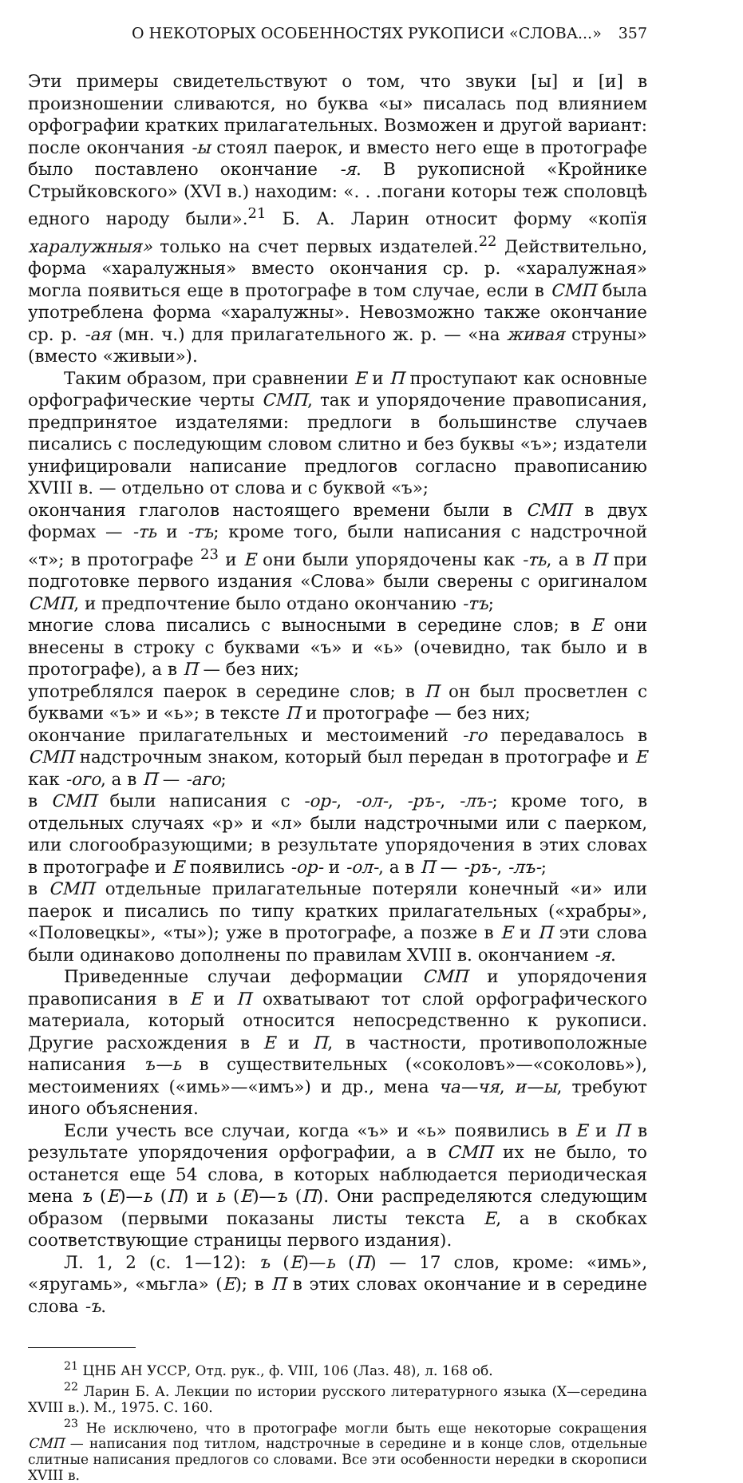О НЕКОТОРЫХ ОСОБЕННОСТЯХ РУКОПИСИ «СЛОВА...» 357
Эти примеры свидетельствуют о том, что звуки [ы] и [и] в произношении сливаются, но буква «ы» писалась под влиянием орфографии кратких прилагательных. Возможен и другой вариант: после окончания -ы стоял паерок, и вместо него еще в протографе было поставлено окончание -я. В рукописной «Кройнике Стрыйковского» (XVI в.) находим: «. . .погани которы теж споловцѣ едного народу были».<sup>21</sup> Б. А. Ларин относит форму «копїя харалужныя» только на счет первых издателей.<sup>22</sup> Действительно, форма «харалужныя» вместо окончания ср. р. «харалужная» могла появиться еще в протографе в том случае, если в СМП была употреблена форма «харалужны». Невозможно также окончание ср. р. -ая (мн. ч.) для прилагательного ж. р. — «на живая струны» (вместо «живыи»).
Таким образом, при сравнении Е и П проступают как основные орфографические черты СМП, так и упорядочение правописания, предпринятое издателями: предлоги в большинстве случаев писались с последующим словом слитно и без буквы «ъ»; издатели унифицировали написание предлогов согласно правописанию XVIII в. — отдельно от слова и с буквой «ъ»;
окончания глаголов настоящего времени были в СМП в двух формах — -ть и -тъ; кроме того, были написания с надстрочной «т»; в протографе <sup>23</sup> и Е они были упорядочены как -ть, а в П при подготовке первого издания «Слова» были сверены с оригиналом СМП, и предпочтение было отдано окончанию -тъ;
многие слова писались с выносными в середине слов; в Е они внесены в строку с буквами «ъ» и «ь» (очевидно, так было и в протографе), а в П — без них;
употреблялся паерок в середине слов; в П он был просветлен с буквами «ъ» и «ь»; в тексте П и протографе — без них;
окончание прилагательных и местоимений -го передавалось в СМП надстрочным знаком, который был передан в протографе и Е как -ого, а в П — -аго;
в СМП были написания с -ор-, -ол-, -ръ-, -лъ-; кроме того, в отдельных случаях «р» и «л» были надстрочными или с паерком, или слогообразующими; в результате упорядочения в этих словах в протографе и Е появились -ор- и -ол-, а в П — -ръ-, -лъ-;
в СМП отдельные прилагательные потеряли конечный «и» или паерок и писались по типу кратких прилагательных («храбры», «Половецкы», «ты»); уже в протографе, а позже в Е и П эти слова были одинаково дополнены по правилам XVIII в. окончанием -я.
Приведенные случаи деформации СМП и упорядочения правописания в Е и П охватывают тот слой орфографического материала, который относится непосредственно к рукописи. Другие расхождения в Е и П, в частности, противоположные написания ъ—ь в существительных («соколовъ»—«соколовь»), местоимениях («имь»—«имъ») и др., мена ча—чя, и—ы, требуют иного объяснения.
Если учесть все случаи, когда «ъ» и «ь» появились в Е и П в результате упорядочения орфографии, а в СМП их не было, то останется еще 54 слова, в которых наблюдается периодическая мена ъ (Е)—ь (П) и ь (Е)—ъ (П). Они распределяются следующим образом (первыми показаны листы текста Е, а в скобках соответствующие страницы первого издания).
Л. 1, 2 (с. 1—12): ъ (Е)—ь (П) — 17 слов, кроме: «имь», «яругамь», «мьгла» (Е); в П в этих словах окончание и в середине слова -ъ.
<sup>21</sup> ЦНБ АН УССР, Отд. рук., ф. VIII, 106 (Лаз. 48), л. 168 об.
<sup>22</sup> Ларин Б. А. Лекции по истории русского литературного языка (X—середина XVIII в.). М., 1975. С. 160.
<sup>23</sup> Не исключено, что в протографе могли быть еще некоторые сокращения СМП — написания под титлом, надстрочные в середине и в конце слов, отдельные слитные написания предлогов со словами. Все эти особенности нередки в скорописи XVIII в.